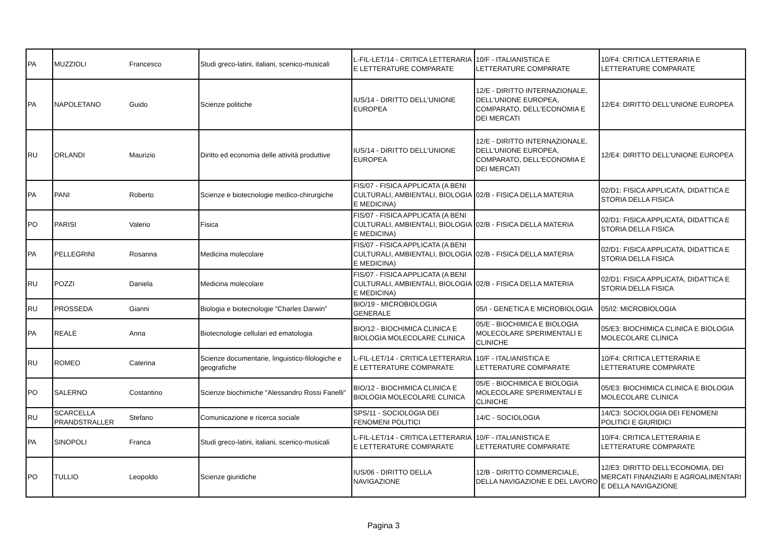| PA | MUZZIOLI | Francesco | Studi greco-latini, italiani, scenico-musicali | L-FIL-LET/14 - CRITICA LETTERARIA E LETTERATURE COMPARATE | 10/F - ITALIANISTICA E LETTERATURE COMPARATE | 10/F4: CRITICA LETTERARIA E LETTERATURE COMPARATE |
| PA | NAPOLETANO | Guido | Scienze politiche | IUS/14 - DIRITTO DELL'UNIONE EUROPEA | 12/E - DIRITTO INTERNAZIONALE, DELL'UNIONE EUROPEA, COMPARATO, DELL'ECONOMIA E DEI MERCATI | 12/E4: DIRITTO DELL'UNIONE EUROPEA |
| RU | ORLANDI | Maurizio | Diritto ed economia delle attività produttive | IUS/14 - DIRITTO DELL'UNIONE EUROPEA | 12/E - DIRITTO INTERNAZIONALE, DELL'UNIONE EUROPEA, COMPARATO, DELL'ECONOMIA E DEI MERCATI | 12/E4: DIRITTO DELL'UNIONE EUROPEA |
| PA | PANI | Roberto | Scienze e biotecnologie medico-chirurgiche | FIS/07 - FISICA APPLICATA (A BENI CULTURALI, AMBIENTALI, BIOLOGIA E MEDICINA) | 02/B - FISICA DELLA MATERIA | 02/D1: FISICA APPLICATA, DIDATTICA E STORIA DELLA FISICA |
| PO | PARISI | Valerio | Fisica | FIS/07 - FISICA APPLICATA (A BENI CULTURALI, AMBIENTALI, BIOLOGIA E MEDICINA) | 02/B - FISICA DELLA MATERIA | 02/D1: FISICA APPLICATA, DIDATTICA E STORIA DELLA FISICA |
| PA | PELLEGRINI | Rosanna | Medicina molecolare | FIS/07 - FISICA APPLICATA (A BENI CULTURALI, AMBIENTALI, BIOLOGIA E MEDICINA) | 02/B - FISICA DELLA MATERIA | 02/D1: FISICA APPLICATA, DIDATTICA E STORIA DELLA FISICA |
| RU | POZZI | Daniela | Medicina molecolare | FIS/07 - FISICA APPLICATA (A BENI CULTURALI, AMBIENTALI, BIOLOGIA E MEDICINA) | 02/B - FISICA DELLA MATERIA | 02/D1: FISICA APPLICATA, DIDATTICA E STORIA DELLA FISICA |
| RU | PROSSEDA | Gianni | Biologia e biotecnologie "Charles Darwin" | BIO/19 - MICROBIOLOGIA GENERALE | 05/I - GENETICA E MICROBIOLOGIA | 05/I2: MICROBIOLOGIA |
| PA | REALE | Anna | Biotecnologie cellulari ed ematologia | BIO/12 - BIOCHIMICA CLINICA E BIOLOGIA MOLECOLARE CLINICA | 05/E - BIOCHIMICA E BIOLOGIA MOLECOLARE SPERIMENTALI E CLINICHE | 05/E3: BIOCHIMICA CLINICA E BIOLOGIA MOLECOLARE CLINICA |
| RU | ROMEO | Caterina | Scienze documentarie, linguistico-filologiche e geografiche | L-FIL-LET/14 - CRITICA LETTERARIA E LETTERATURE COMPARATE | 10/F - ITALIANISTICA E LETTERATURE COMPARATE | 10/F4: CRITICA LETTERARIA E LETTERATURE COMPARATE |
| PO | SALERNO | Costantino | Scienze biochimiche "Alessandro Rossi Fanelli" | BIO/12 - BIOCHIMICA CLINICA E BIOLOGIA MOLECOLARE CLINICA | 05/E - BIOCHIMICA E BIOLOGIA MOLECOLARE SPERIMENTALI E CLINICHE | 05/E3: BIOCHIMICA CLINICA E BIOLOGIA MOLECOLARE CLINICA |
| RU | SCARCELLA PRANDSTRALLER | Stefano | Comunicazione e ricerca sociale | SPS/11 - SOCIOLOGIA DEI FENOMENI POLITICI | 14/C - SOCIOLOGIA | 14/C3: SOCIOLOGIA DEI FENOMENI POLITICI E GIURIDICI |
| PA | SINOPOLI | Franca | Studi greco-latini, italiani, scenico-musicali | L-FIL-LET/14 - CRITICA LETTERARIA E LETTERATURE COMPARATE | 10/F - ITALIANISTICA E LETTERATURE COMPARATE | 10/F4: CRITICA LETTERARIA E LETTERATURE COMPARATE |
| PO | TULLIO | Leopoldo | Scienze giuridiche | IUS/06 - DIRITTO DELLA NAVIGAZIONE | 12/B - DIRITTO COMMERCIALE, DELLA NAVIGAZIONE E DEL LAVORO | 12/E3: DIRITTO DELL’ECONOMIA, DEI MERCATI FINANZIARI E AGROALIMENTARI E DELLA NAVIGAZIONE |
Pagina 3